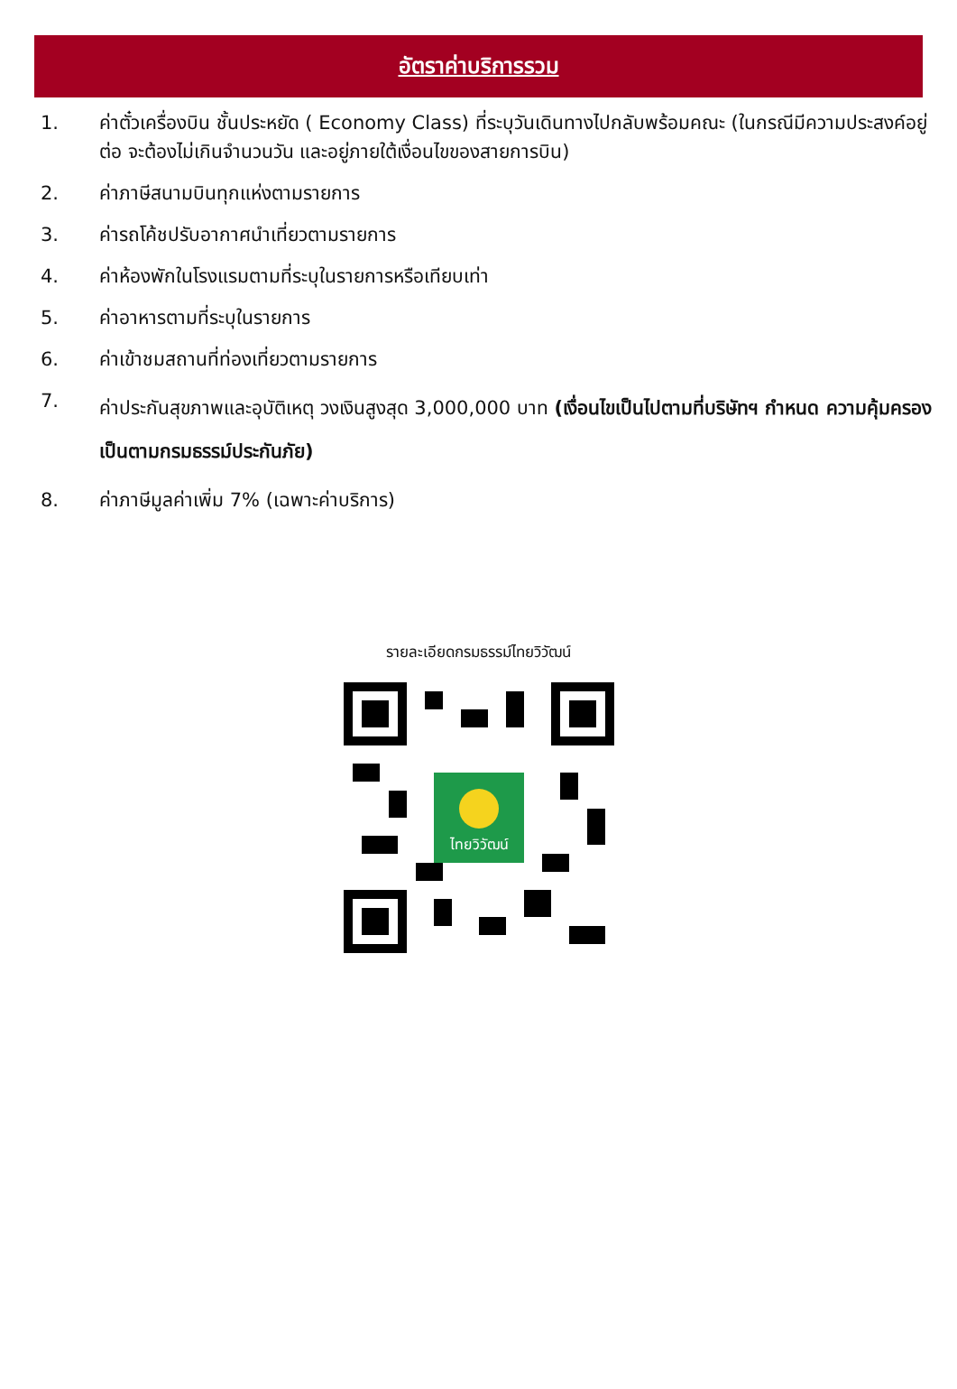อัตราค่าบริการรวม
1. ค่าตั๋วเครื่องบิน ชั้นประหยัด ( Economy Class) ที่ระบุวันเดินทางไปกลับพร้อมคณะ (ในกรณีมีความประสงค์อยู่ต่อ จะต้องไม่เกินจำนวนวัน และอยู่ภายใต้เงื่อนไขของสายการบิน)
2. ค่าภาษีสนามบินทุกแห่งตามรายการ
3. ค่ารถโค้ชปรับอากาศนำเที่ยวตามรายการ
4. ค่าห้องพักในโรงแรมตามที่ระบุในรายการหรือเทียบเท่า
5. ค่าอาหารตามที่ระบุในรายการ
6. ค่าเข้าชมสถานที่ท่องเที่ยวตามรายการ
7. ค่าประกันสุขภาพและอุบัติเหตุ วงเงินสูงสุด 3,000,000 บาท (เงื่อนไขเป็นไปตามที่บริษัทฯ กำหนด ความคุ้มครองเป็นตามกรมธรรม์ประกันภัย)
8. ค่าภาษีมูลค่าเพิ่ม 7% (เฉพาะค่าบริการ)
รายละเอียดกรมธรรม์ไทยวิวัฒน์
ไทยวิวัฒน์